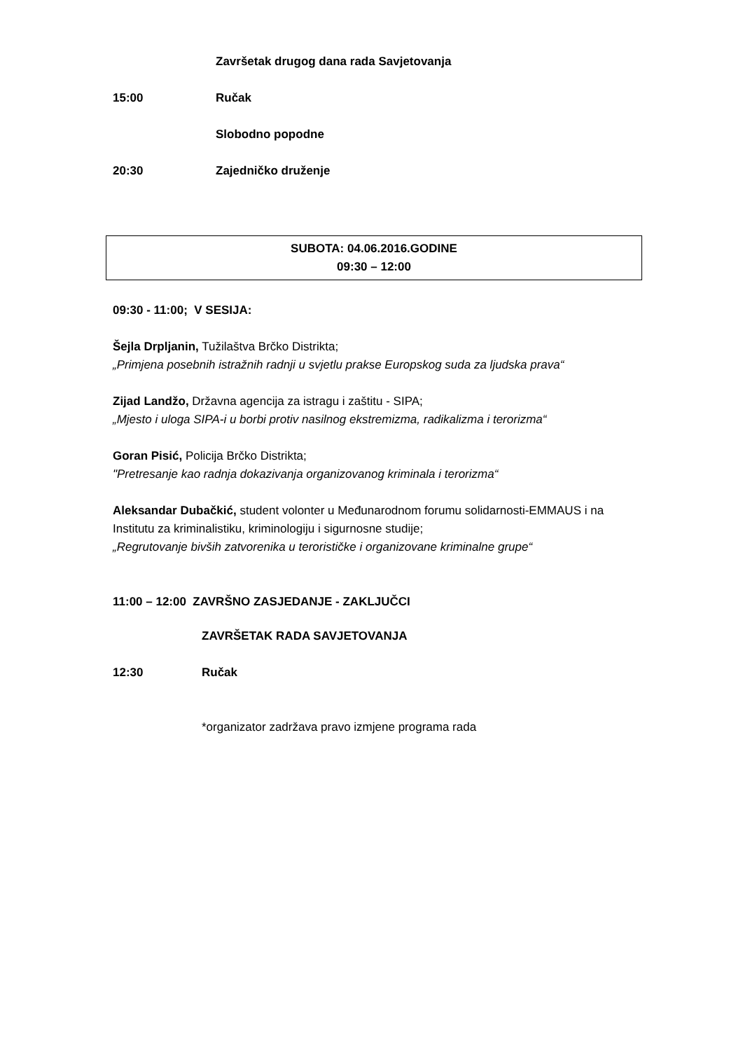Završetak drugog dana rada Savjetovanja
15:00 Ručak
Slobodno popodne
20:30 Zajedničko druženje
SUBOTA: 04.06.2016.GODINE
09:30 – 12:00
09:30 - 11:00; V SESIJA:
Šejla Drpljanin, Tužilaštva Brčko Distrikta;
„Primjena posebnih istražnih radnji u svjetlu prakse Europskog suda za ljudska prava“
Zijad Landžo, Državna agencija za istragu i zaštitu - SIPA;
„Mjesto i uloga SIPA-i u borbi protiv nasilnog ekstremizma, radikalizma i terorizma“
Goran Pisić, Policija Brčko Distrikta;
"Pretresanje kao radnja dokazivanja organizovanog kriminala i terorizma“
Aleksandar Dubačkić, student volonter u Međunarodnom forumu solidarnosti-EMMAUS i na Institutu za kriminalistiku, kriminologiju i sigurnosne studije;
„Regrutovanje bivših zatvorenika u terorističke i organizovane kriminalne grupe“
11:00 – 12:00 ZAVRŠNO ZASJEDANJE - ZAKLJUČCI
ZAVRŠETAK RADA SAVJETOVANJA
12:30 Ručak
*organizator zadržava pravo izmjene programa rada